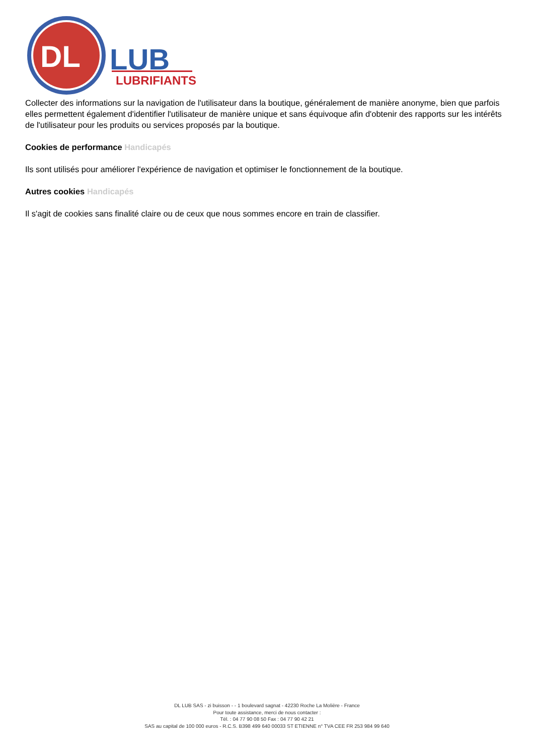DL
LUB
LUBRIFIANTS
Collecter des informations sur la navigation de l'utilisateur dans la boutique, généralement de manière anonyme, bien que parfois elles permettent également d'identifier l'utilisateur de manière unique et sans équivoque afin d'obtenir des rapports sur les intérêts de l'utilisateur pour les produits ou services proposés par la boutique.
Cookies de performance Handicapés
Ils sont utilisés pour améliorer l'expérience de navigation et optimiser le fonctionnement de la boutique.
Autres cookies Handicapés
Il s'agit de cookies sans finalité claire ou de ceux que nous sommes encore en train de classifier.
DL LUB SAS - zi buisson - - 1 boulevard sagnat - 42230 Roche La Molière - France
Pour toute assistance, merci de nous contacter :
Tél. : 04 77 90 08 50 Fax : 04 77 90 42 21
SAS au capital de 100 000 euros - R.C.S. B398 499 640 00033 ST ETIENNE n° TVA CEE FR 253 984 99 640